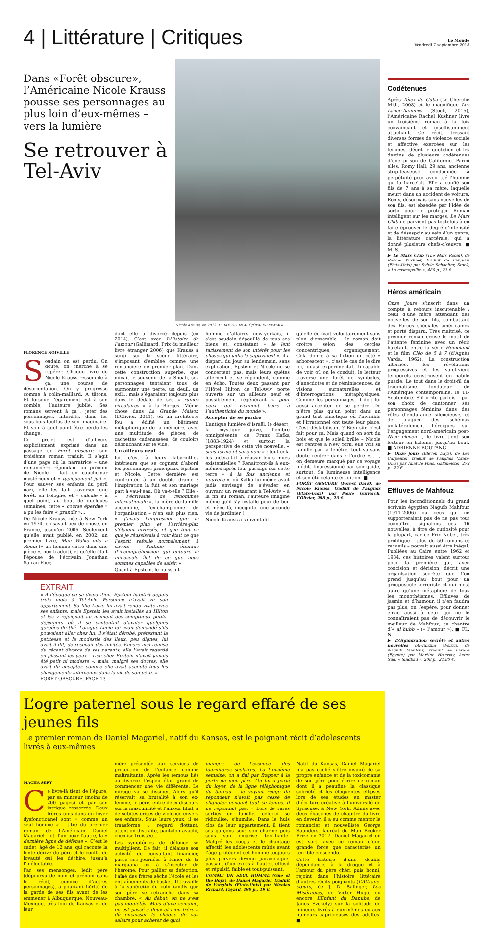4 | Littérature | Critiques
Le Monde
Vendredi 7 septembre 2018
Dans «Forêt obscure», l’Américaine Nicole Krauss pousse ses personnages au plus loin d’eux-mêmes – vers la lumière
Se retrouver à Tel-Aviv
Nicole Krauss, en 2013. HEIKE STEINWEG/OPALE/LEEMAGE
FLORENCE NOIVILLE
Soudain on est perdu. On doute, on cherche à se repérer. Chaque livre de Nicole Krauss ressemble à ça, une course de désorientation. On y progresse comme à colin-maillard. A tâtons. Et lorsque l’égarement est à son comble, l’auteure jubile. Ses romans servent à ça : jeter des personnages, interdits, dans les sous-bois touffus de son imaginaire. Et voir à quel point être perdu les change.
Ce projet est d’ailleurs explicitement exprimé dans un passage de Forêt obscure, son troisième roman traduit. Il s’agit d’une page où la narratrice – une romancière répondant au prénom de Nicole – fait un cauchemar mystérieux et « typiquement juif ». Pour sauver ses enfants du péril nazi, elle les fait traverser une forêt, en Pologne, et « calcule » à quel point, au bout de quelques semaines, cette « course éperdue » a pu les faire « grandir »…
De Nicole Krauss, née à New York en 1974, on savait peu de chose, en France, jusqu’en 2006. Seulement qu’elle avait publié, en 2002, un premier livre, Man Walks into a Room (« un homme entre dans une pièce », non traduit), et qu’elle était l’épouse de l’écrivain Jonathan Safran Foer,
dont elle a divorcé depuis (en 2014). C’est avec L’Histoire de l’amour (Gallimard, Prix du meilleur livre étranger 2006) que Krauss a surgi sur la scène littéraire, s’imposant d’emblée comme une romancière de premier plan. Dans cette construction superbe, que minait le souvenir de la Shoah, ses personnages tentaient tous de surmonter une perte, un deuil, un exil… mais s’égaraient toujours plus dans le dédale de ses « ruines circulaires » à la Borges. Même chose dans La Grande Maison (L’Olivier, 2011), où un architecte fou a édifié un bâtiment métaphorique de la mémoire, avec une multitude de pièces, de cachettes cadenassées, de couloirs débouchant sur le vide.
Un ailleurs neuf
Ici, c’est à leurs labyrinthes intérieurs que se cognent d’abord les personnages principaux, Epstein et Nicole. Cette dernière est confrontée à un double drame : l’inspiration la fuit et son mariage part à vau-l’eau. Où va-t-elle ? Elle – « l’écrivaine de renommée internationale », la mère de famille accomplie, l’ex-championne de l’organisation – n’en sait plus rien. « J’avais l’impression que le premier plan et l’arrière-plan s’étaient inversés, et que tout ce que je réussissais à voir était ce que l’esprit refoule normalement, à savoir, l’infinie étendue d’incompréhension qui entoure le minuscule îlot de ce que nous sommes capables de saisir. »
Quant à Epstein, le puissant
homme d’affaires new-yorkais, il s’est soudain dépouillé de tous ses biens et, constatant « le lent tarissement de son intérêt pour les choses qui jadis le captivaient », il a disparu du jour au lendemain, sans explication. Epstein et Nicole ne se concertent pas, mais leurs quêtes alternent et se répondent, comme en écho. Toutes deux passant par l’Hôtel Hilton de Tel-Aviv, porte ouverte sur un ailleurs neuf et possiblement régénérant « pour ceux qui viennent boire à l’authenticité du monde ».
Accepter de se perdre
L’antique lumière d’Israël, le désert, la mystique juive, l’ombre omniprésente de Franz Kafka (1883-1924) et surtout la perspective de cette vie nouvelle, « sans forme et sans nom » : tout cela les aidera-t-il à réussir leurs mues existentielles ? Renaîtront-ils à eux-mêmes après leur passage sur cette terre « à la fois ancienne et nouvelle », où Kafka lui-même avait jadis envisagé de s’évader en ouvrant un restaurant à Tel-Aviv – à la fin du roman, l’auteure imagine même qu’il s’y installe pour de bon et mène là, incognito, une seconde vie de jardinier !
Nicole Krauss a souvent dit
qu’elle écrivait volontairement sans plan d’ensemble : le roman doit croître selon des cercles concentriques, organiquement. Cela donne à sa fiction un côté « arborescent », c’est le cas de le dire ici, quasi expérimental. Incapable de voir où on le conduit, le lecteur traverse une forêt de symboles, d’anecdotes et de réminiscences, de visions surnaturelles et d’interrogations métaphysiques. Comme les personnages, il doit lui aussi accepter de se perdre. De n’être plus qu’un point dans un grand tout chaotique où l’invisible et l’irrationnel ont toute leur place. C’est déstabilisant ? Bien sûr, c’est fait pour ça. Mais quand on sort du bois et que le soleil brille – Nicole est rentrée à New York, elle voit sa famille par la fenêtre, tout va sans doute rentrer dans « l’ordre »… –, on demeure marqué par ce voyage inédit. Impressionné par son guide, surtout. Sa lumineuse intelligence et son étincelante érudition. ■
FORÊT OBSCURE (Forest Dark), de Nicole Krauss, traduit de l’anglais (Etats-Unis) par Paule Guivarch, L’Olivier, 288 p., 23 €.
EXTRAIT
« A l’époque de sa disparition, Epstein habitait depuis trois mois à Tel-Aviv. Personne n’avait vu son appartement. Sa fille Lucie lui avait rendu visite avec ses enfants, mais Epstein les avait installés au Hilton et les y rejoignait au moment des somptueux petits-déjeuners où il se contentait d’avaler quelques gorgées de thé. Lorsque Lucie lui avait demandé s’ils pouvaient aller chez lui, il s’était dérobé, prétextant la petitesse et la modestie des lieux, peu dignes, lui avait-il dit, de recevoir des invités. Encore mal remise du récent divorce de ses parents, elle l’avait regardé en plissant les yeux – rien chez Epstein n’avait jamais été petit ni modeste –, mais, malgré ses doutes, elle avait dû accepter, comme elle avait accepté tous les changements intervenus dans la vie de son père. »
FORÊT OBSCURE, PAGE 13
L’ogre paternel sous le regard effaré de ses jeunes fils
Le premier roman de Daniel Magariel, natif du Kansas, est le poignant récit d’adolescents livrés à eux-mêmes
MACHA SÉRY
Ce livre-là tient de l’épure, par sa minceur (moins de 200 pages) et par son intrigue resserrée. Deux frères unis dans un foyer dysfonctionnel sont « comme un seul homme » – titre du premier roman de l’Américain Daniel Magariel – et, l’un pour l’autre, la « dernière ligne de défense ». C’est le cadet, âgé de 12 ans, qui raconte la lente dérive du père et le conflit de loyauté qui les déchire, jusqu’à l’inéluctable.
Par ses mensonges, ledit père (dépourvu de nom et prénom dans le récit, comme d’autres personnages), a pourtant hérité de la garde de ses fils avant de les emmener à Albuquerque, Nouveau-Mexique, très loin du Kansas et de leur
mère présentée aux services de protection de l’enfance comme maltraitante. Après les remous liés au divorce, l’espoir était grand de commencer une vie différente. Le mirage va se dissiper. Alors qu’il réservait sa brutalité à son ex-femme, le père, entre deux discours sur la masculinité et l’amour filial, a de subites crises de violence envers ses enfants. Sous leurs yeux, il se transforme : regard flottant, attention distraite, pantalon avachi, chemise froissée…
Les symptômes de défonce se multiplient. De fait, il délaisse son activité de consultant financier, passe ses journées à fumer de la marijuana ou à s’injecter de l’héroïne. Pour pallier sa défection, l’aîné des frères sèche l’école et les entraînements de basket. Il travaille à la supérette du coin tandis que son père se retranche dans sa chambre. « Au début, on ne s’est pas inquiétés. Mais d’une semaine, on est passé à deux et mon frère a dû encaisser le chèque de son salaire pour acheter de quoi
manger, de l’essence, des fournitures scolaires. La troisième semaine, on a fini par frapper à la porte de mon père. On lui a parlé du loyer, de la ligne téléphonique du bureau – le voyant rouge du répondeur n’avait pas cessé de clignoter pendant tout ce temps. Il ne répondait pas. » Lors de rares sorties en famille, celui-ci se ridiculise, s’humilie. Dans le huis clos de leur appartement, il tient ses garçons sous son charme puis sous son emprise terrifiante. Malgré les coups et le chantage affectif, les adolescents mûris avant l’âge protègent cet homme toujours plus pervers devenu paranoïaque, passant d’un excès à l’autre, effusif et répulsif, faible et tout-puissant.
COMME UN SEUL HOMME (One of the Boys), de Daniel Magariel, traduit de l’anglais (Etats-Unis) par Nicolas Richard, Fayard, 190 p., 19 €.
Natif du Kansas, Daniel Magariel n’a pas caché s’être inspiré de sa propre enfance et de la toxicomanie de son père pour écrire ce roman dont il a peaufiné la classique sobriété et les éloquentes ellipses lors de ses études en master d’écriture créative à l’université de Syracuse, à New York. Admis avec deux ébauches de chapitre du livre en devenir, il a eu comme mentor le romancier et nouvelliste George Saunders, lauréat du Man Booker Prize en 2017. Daniel Magariel en est sorti avec ce roman d’une grande force que caractérise un terrible crescendo.
Cette histoire d’une double dépendance, à la drogue et à l’amour du père chéri puis honni, rejoint dans l’histoire littéraire d’autres récits poignants (L’Attrape-cœurs, de J. D. Salinger, Les Misérables, de Victor Hugo, ou encore L’Enfant du Danube, de Janos Szekely) sur la solitude de mineurs livrés à eux-mêmes ou aux humeurs capricieuses des adultes. ■
Codétenues
Après Télex de Cuba (Le Cherche Midi, 2008) et le magnifique Les Lance-flammes (Stock, 2015), l’Américaine Rachel Kushner livre un troisième roman à la fois convaincant et insuffisamment attachant. Ce récit, tressant diverses formes de violence sociale et affective exercées sur les femmes, décrit le quotidien et les destins de plusieurs codétenues d’une prison de Californie. Parmi elles, Romy Hall, 29 ans, ancienne strip-teaseuse condamnée à perpétuité pour avoir tué l’homme qui la harcelait. Elle a confié son fils de 7 ans à sa mère, laquelle meurt dans un accident de voiture. Romy, désormais sans nouvelles de son fils, est obsédée par l’idée de sortir pour le protéger. Roman intelligent sur les marges, Le Mars Club ne parvient pas toutefois à en faire éprouver le degré d’intensité et de désespoir au sein d’un genre, la littérature carcérale, qui a donné plusieurs chefs-d’œuvre. ■ M. S.
▶ Le Mars Club (The Mars Room), de Rachel Kushner, traduit de l’anglais (Etats-Unis) par Sylvie Schneiter, Stock, « La cosmopolite », 480 p., 23 €.
Héros américain
Onze jours s’inscrit dans un compte à rebours insoutenable : celui d’une mère attendant des nouvelles de son fils, combattant des Forces spéciales américaines et porté disparu. Très maîtrisé, ce premier roman croise le motif de l’attente féminine avec un récit haletant, entre la série Homeland et le film Cléo de 5 à 7 (d’Agnès Varda, 1962). La construction alternée, les révélations progressives et les va-et-vient temporels construisent un habile puzzle. Le tout dans le droit-fil du traumatisme fondateur de l’Amérique contemporaine, le 11-Septembre. S’il irrite parfois – par son choix de cantonner ses personnages féminins dans des rôles d’endurance silencieuse, et de plaquer des schémas unilatéralement héroïques sur l’engagement nord-américain post-Nine eleven –, le livre tient son lecteur en haleine, jusqu’au bout. ■ ADRIENNE BOUTANG
▶ Onze jours (Eleven Days), de Lea Carpenter, traduit de l’anglais (Etats-Unis) par Anatole Pons, Gallmeister, 272 p., 22 €.
Effluves de Mahfouz
Pour les inconditionnels du grand écrivain égyptien Naguib Mahfouz (1911-2006) ou ceux qui ne supporteraient pas de ne pas tout connaître, signalons ces 16 nouvelles, à titre de curiosité pour la plupart, car ce Prix Nobel, très prolifique – plus de 50 romans et recueils – pouvait aussi être inégal. Publiées au Caire entre 1962 et 1984, ces histoires valent surtout pour la première qui, avec concision et dérision, décrit une organisation secrète que l’on prend jusqu’au bout pour un groupuscule terroriste et qui n’est autre qu’une métaphore de tous les monothéismes. Effluves de jasmin et d’humour, il n’en faudra pas plus, on l’espère, pour donner envie aussi à ceux qui ne le connaîtraient pas de découvrir le meilleur de Mahfouz, ce chantre d’« al hubb » (« l’amour »). ■ FL. N.
▶ L’Organisation secrète et autres nouvelles (Al-Tanzim al-sirri), de Naguib Mahfouz, traduit de l’arabe (Egypte) par Martine Houssay, Actes Sud, « Sindbad », 208 p., 21,80 €.